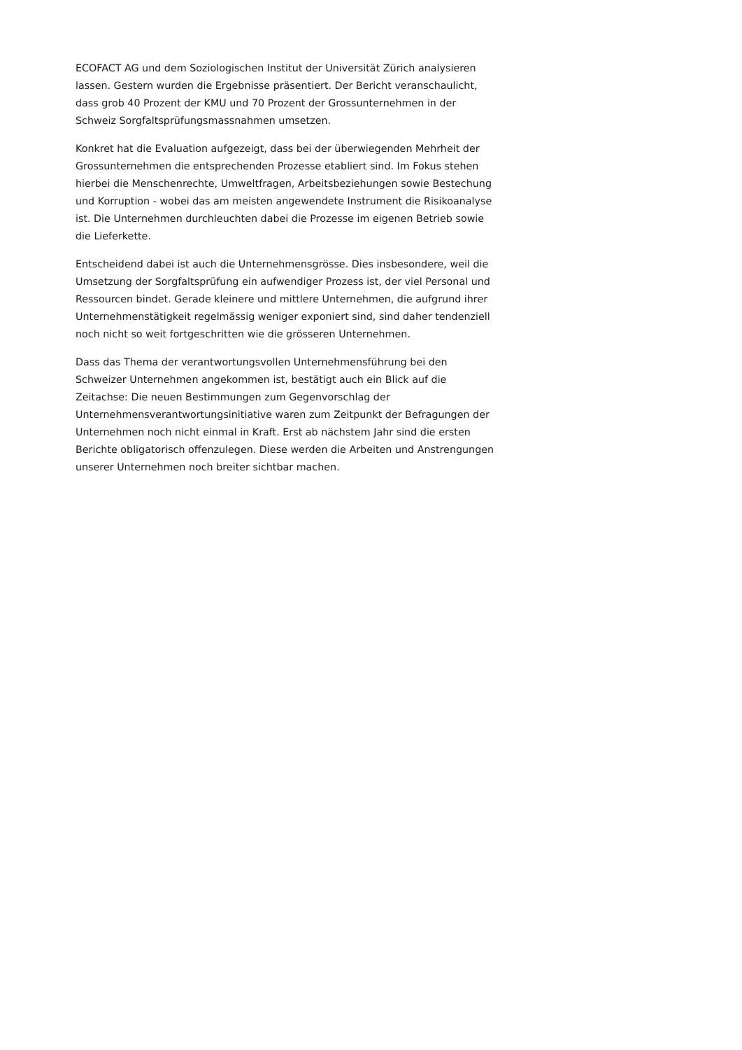ECOFACT AG und dem Soziologischen Institut der Universität Zürich analysieren lassen. Gestern wurden die Ergebnisse präsentiert. Der Bericht veranschaulicht, dass grob 40 Prozent der KMU und 70 Prozent der Grossunternehmen in der Schweiz Sorgfaltsprüfungsmassnahmen umsetzen.
Konkret hat die Evaluation aufgezeigt, dass bei der überwiegenden Mehrheit der Grossunternehmen die entsprechenden Prozesse etabliert sind. Im Fokus stehen hierbei die Menschenrechte, Umweltfragen, Arbeitsbeziehungen sowie Bestechung und Korruption - wobei das am meisten angewendete Instrument die Risikoanalyse ist. Die Unternehmen durchleuchten dabei die Prozesse im eigenen Betrieb sowie die Lieferkette.
Entscheidend dabei ist auch die Unternehmensgrösse. Dies insbesondere, weil die Umsetzung der Sorgfaltsprüfung ein aufwendiger Prozess ist, der viel Personal und Ressourcen bindet. Gerade kleinere und mittlere Unternehmen, die aufgrund ihrer Unternehmenstätigkeit regelmässig weniger exponiert sind, sind daher tendenziell noch nicht so weit fortgeschritten wie die grösseren Unternehmen.
Dass das Thema der verantwortungsvollen Unternehmensführung bei den Schweizer Unternehmen angekommen ist, bestätigt auch ein Blick auf die Zeitachse: Die neuen Bestimmungen zum Gegenvorschlag der Unternehmensverantwortungsinitiative waren zum Zeitpunkt der Befragungen der Unternehmen noch nicht einmal in Kraft. Erst ab nächstem Jahr sind die ersten Berichte obligatorisch offenzulegen. Diese werden die Arbeiten und Anstrengungen unserer Unternehmen noch breiter sichtbar machen.